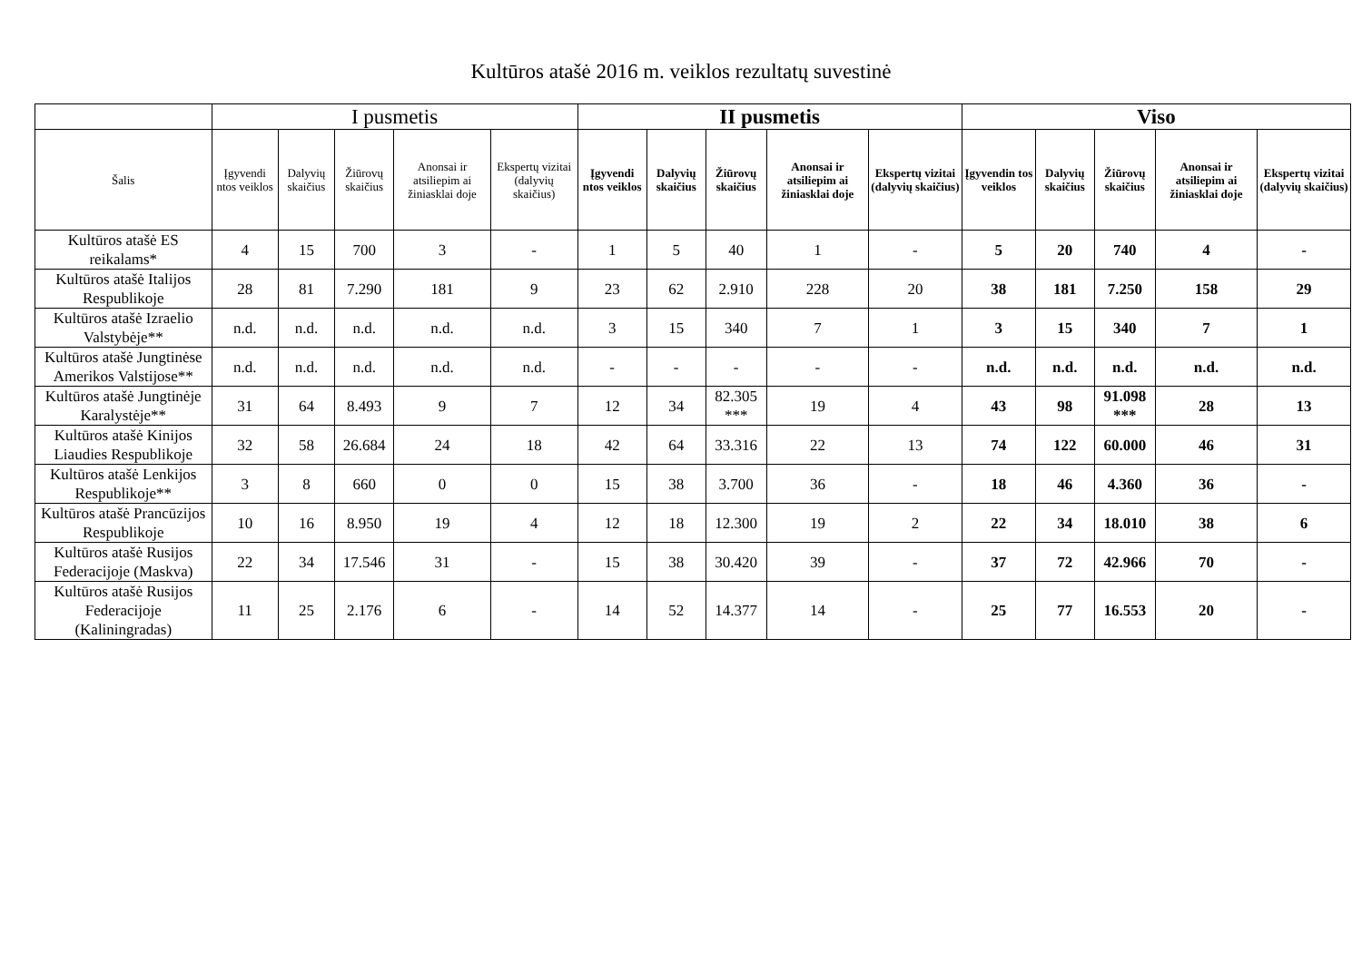Kultūros atašė 2016 m. veiklos rezultatų suvestinė
| | I pusmetis | | | | | II pusmetis | | | | | Viso | | | | |
| --- | --- | --- | --- | --- | --- | --- | --- | --- | --- | --- | --- | --- | --- | --- | --- |
| Šalis | Įgyvendi ntos veiklos | Dalyvių skaičius | Žiūrovų skaičius | Anonsai ir atsiliepim ai žiniasklai doje | Ekspertų vizitai (dalyvių skaičius) | Įgyvendi ntos veiklos | Dalyvių skaičius | Žiūrovų skaičius | Anonsai ir atsiliepim ai žiniasklai doje | Ekspertų vizitai (dalyvių skaičius) | Įgyvendin tos veiklos | Dalyvių skaičius | Žiūrovų skaičius | Anonsai ir atsiliepim ai žiniasklai doje | Ekspertų vizitai (dalyvių skaičius) |
| Kultūros atašė ES reikalams* | 4 | 15 | 700 | 3 | - | 1 | 5 | 40 | 1 | - | 5 | 20 | 740 | 4 | - |
| Kultūros atašė Italijos Respublikoje | 28 | 81 | 7.290 | 181 | 9 | 23 | 62 | 2.910 | 228 | 20 | 38 | 181 | 7.250 | 158 | 29 |
| Kultūros atašė Izraelio Valstybėje** | n.d. | n.d. | n.d. | n.d. | n.d. | 3 | 15 | 340 | 7 | 1 | 3 | 15 | 340 | 7 | 1 |
| Kultūros atašė Jungtinėse Amerikos Valstijose** | n.d. | n.d. | n.d. | n.d. | n.d. | - | - | - | - | - | n.d. | n.d. | n.d. | n.d. | n.d. |
| Kultūros atašė Jungtinėje Karalystėje** | 31 | 64 | 8.493 | 9 | 7 | 12 | 34 | 82.305 *** | 19 | 4 | 43 | 98 | 91.098 *** | 28 | 13 |
| Kultūros atašė Kinijos Liaudies Respublikoje | 32 | 58 | 26.684 | 24 | 18 | 42 | 64 | 33.316 | 22 | 13 | 74 | 122 | 60.000 | 46 | 31 |
| Kultūros atašė Lenkijos Respublikoje** | 3 | 8 | 660 | 0 | 0 | 15 | 38 | 3.700 | 36 | - | 18 | 46 | 4.360 | 36 | - |
| Kultūros atašė Prancūzijos Respublikoje | 10 | 16 | 8.950 | 19 | 4 | 12 | 18 | 12.300 | 19 | 2 | 22 | 34 | 18.010 | 38 | 6 |
| Kultūros atašė Rusijos Federacijoje (Maskva) | 22 | 34 | 17.546 | 31 | - | 15 | 38 | 30.420 | 39 | - | 37 | 72 | 42.966 | 70 | - |
| Kultūros atašė Rusijos Federacijoje (Kaliningradas) | 11 | 25 | 2.176 | 6 | - | 14 | 52 | 14.377 | 14 | - | 25 | 77 | 16.553 | 20 | - |